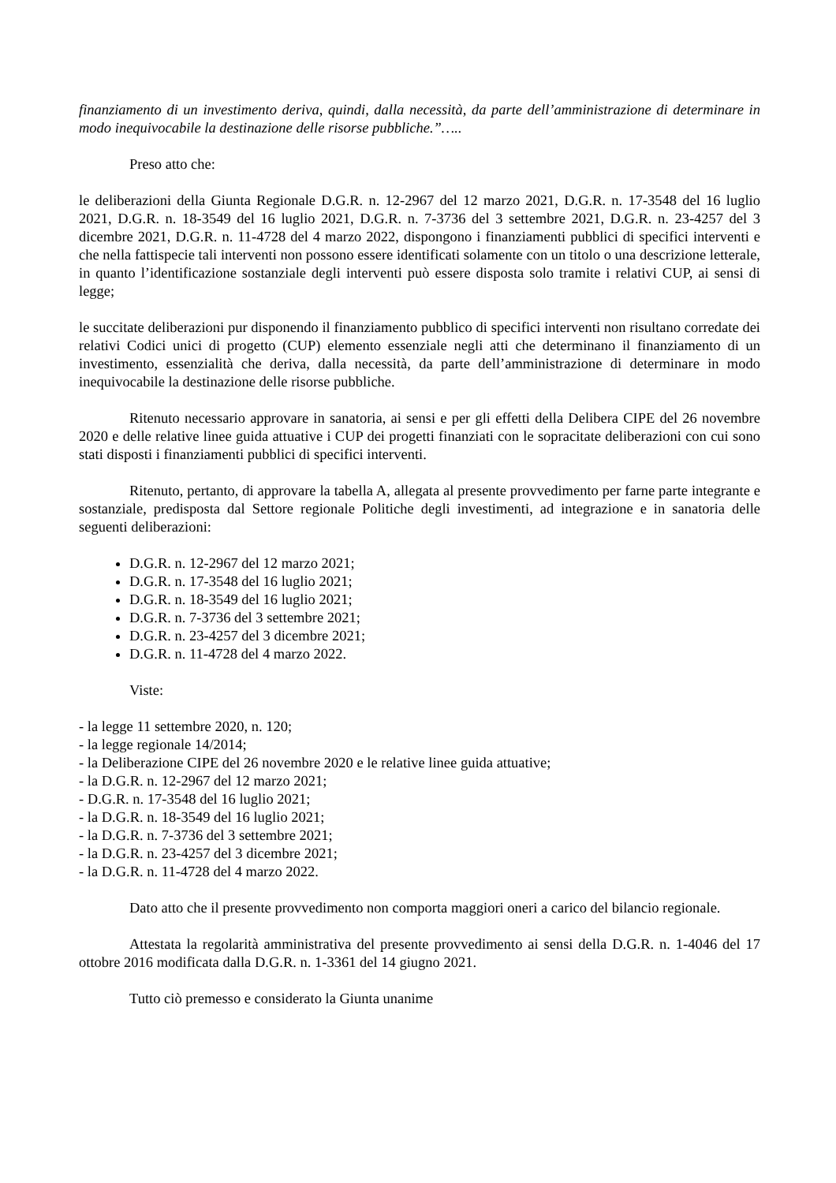finanziamento di un investimento deriva, quindi, dalla necessità, da parte dell’amministrazione di determinare in modo inequivocabile la destinazione delle risorse pubbliche.”…..
Preso atto che:
le deliberazioni della Giunta Regionale D.G.R. n. 12-2967 del 12 marzo 2021, D.G.R. n. 17-3548 del 16 luglio 2021, D.G.R. n. 18-3549 del 16 luglio 2021, D.G.R. n. 7-3736 del 3 settembre 2021, D.G.R. n. 23-4257 del 3 dicembre 2021, D.G.R. n. 11-4728 del 4 marzo 2022, dispongono i finanziamenti pubblici di specifici interventi e che nella fattispecie tali interventi non possono essere identificati solamente con un titolo o una descrizione letterale, in quanto l’identificazione sostanziale degli interventi può essere disposta solo tramite i relativi CUP, ai sensi di legge;
le succitate deliberazioni pur disponendo il finanziamento pubblico di specifici interventi non risultano corredate dei relativi Codici unici di progetto (CUP) elemento essenziale negli atti che determinano il finanziamento di un investimento, essenzialità che deriva, dalla necessità, da parte dell’amministrazione di determinare in modo inequivocabile la destinazione delle risorse pubbliche.
Ritenuto necessario approvare in sanatoria, ai sensi e per gli effetti della Delibera CIPE del 26 novembre 2020 e delle relative linee guida attuative i CUP dei progetti finanziati con le sopracitate deliberazioni con cui sono stati disposti i finanziamenti pubblici di specifici interventi.
Ritenuto, pertanto, di approvare la tabella A, allegata al presente provvedimento per farne parte integrante e sostanziale, predisposta dal Settore regionale Politiche degli investimenti, ad integrazione e in sanatoria delle seguenti deliberazioni:
D.G.R. n. 12-2967 del 12 marzo 2021;
D.G.R. n. 17-3548 del 16 luglio 2021;
D.G.R. n. 18-3549 del 16 luglio 2021;
D.G.R. n. 7-3736 del 3 settembre 2021;
D.G.R. n. 23-4257 del 3 dicembre 2021;
D.G.R. n. 11-4728 del 4 marzo 2022.
Viste:
- la legge 11 settembre 2020, n. 120;
- la legge regionale 14/2014;
- la Deliberazione CIPE del 26 novembre 2020 e le relative linee guida attuative;
- la D.G.R. n. 12-2967 del 12 marzo 2021;
- D.G.R. n. 17-3548 del 16 luglio 2021;
- la D.G.R. n. 18-3549 del 16 luglio 2021;
- la D.G.R. n. 7-3736 del 3 settembre 2021;
- la D.G.R. n. 23-4257 del 3 dicembre 2021;
- la D.G.R. n. 11-4728 del 4 marzo 2022.
Dato atto che il presente provvedimento non comporta maggiori oneri a carico del bilancio regionale.
Attestata la regolarità amministrativa del presente provvedimento ai sensi della D.G.R. n. 1-4046 del 17 ottobre 2016 modificata dalla D.G.R. n. 1-3361 del 14 giugno 2021.
Tutto ciò premesso e considerato la Giunta unanime